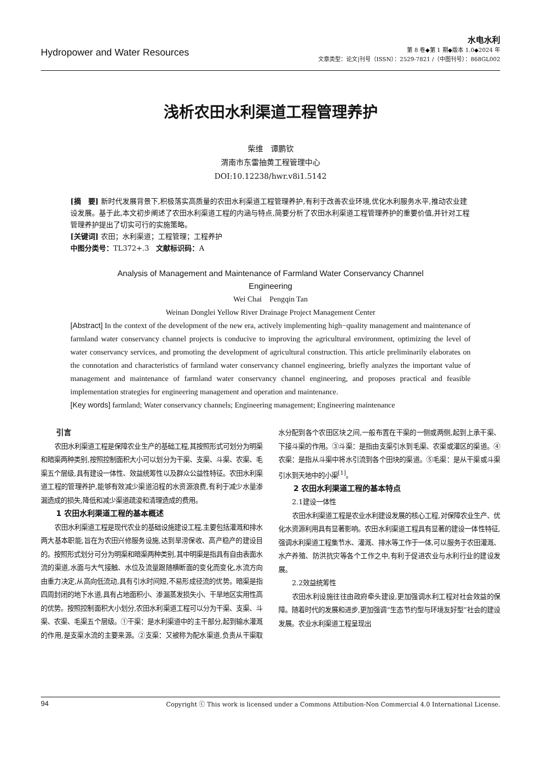Hydropower and Water Resources
水电水利
第 8 卷◆第 1 期◆版本 1.0◆2024 年
文章类型：论文|刊号（ISSN）：2529-7821 /（中图刊号）：868GL002
浅析农田水利渠道工程管理养护
柴维　谭鹏钦
渭南市东雷抽黄工程管理中心
DOI:10.12238/hwr.v8i1.5142
[摘　要] 新时代发展背景下,积极落实高质量的农田水利渠道工程管理养护,有利于改善农业环境,优化水利服务水平,推动农业建设发展。基于此,本文初步阐述了农田水利渠道工程的内涵与特点,简要分析了农田水利渠道工程管理养护的重要价值,并针对工程管理养护提出了切实可行的实施策略。
[关键词] 农田；水利渠道；工程管理；工程养护
中图分类号：TL372+.3　文献标识码：A
Analysis of Management and Maintenance of Farmland Water Conservancy Channel
Engineering
Wei Chai　Pengqin Tan
Weinan Donglei Yellow River Drainage Project Management Center
[Abstract] In the context of the development of the new era, actively implementing high−quality management and maintenance of farmland water conservancy channel projects is conducive to improving the agricultural environment, optimizing the level of water conservancy services, and promoting the development of agricultural construction. This article preliminarily elaborates on the connotation and characteristics of farmland water conservancy channel engineering, briefly analyzes the important value of management and maintenance of farmland water conservancy channel engineering, and proposes practical and feasible implementation strategies for engineering management and operation and maintenance.
[Key words] farmland; Water conservancy channels; Engineering management; Engineering maintenance
引言
农田水利渠道工程是保障农业生产的基础工程,其按照形式可划分为明渠和暗渠两种类别,按照控制面积大小可以划分为干渠、支渠、斗渠、农渠、毛渠五个层级,具有建设一体性、效益统筹性以及群众公益性特征。农田水利渠道工程的管理养护,能够有效减少渠道沿程的水资源浪费,有利于减少水量渗漏造成的损失,降低和减少渠道疏浚和清理造成的费用。
1 农田水利渠道工程的基本概述
农田水利渠道工程是现代农业的基础设施建设工程,主要包括灌溉和排水两大基本职能,旨在为农田兴修服务设施,达到旱涝保收、高产稳产的建设目的。按照形式划分可分为明渠和暗渠两种类别,其中明渠是指具有自由表面水流的渠道,水面与大气接触、水位及流量跟随横断面的变化而变化,水流方向由重力决定,从高向低流动,具有引水时间短,不易形成径流的优势。暗渠是指四周封闭的地下水道,具有占地面积小、渗漏蒸发损失小、干旱地区实用性高的优势。按照控制面积大小划分,农田水利渠道工程可以分为干渠、支渠、斗渠、农渠、毛渠五个层级。①干渠：是水利渠道中的主干部分,起到输水灌溉的作用,是支渠水流的主要来源。②支渠：又被称为配水渠道,负责从干渠取水分配到各个农田区块之间,一般布置在干渠的一侧或两侧,起到上承干渠、下接斗渠的作用。③斗渠：是指由支渠引水到毛渠、农渠或灌区的渠道。④农渠：是指从斗渠中将水引流到各个田块的渠道。⑤毛渠：是从干渠或斗渠引水到天地中的小渠<sup>[1]</sup>。
2 农田水利渠道工程的基本特点
2.1建设一体性
农田水利渠道工程是农业水利建设发展的核心工程,对保障农业生产、优化水资源利用具有显著影响。农田水利渠道工程具有显著的建设一体性特征,强调水利渠道工程集节水、灌溉、排水等工作于一体,可以服务于农田灌溉、水产养殖、防洪抗灾等各个工作之中,有利于促进农业与水利行业的建设发展。
2.2效益统筹性
农田水利设施往往由政府牵头建设,更加强调水利工程对社会效益的保障。随着时代的发展和进步,更加强调“生态节约型与环境友好型”社会的建设发展。农业水利渠道工程呈现出
94 Copyright ⓒ This work is licensed under a Commons Attibution-Non Commercial 4.0 International License.